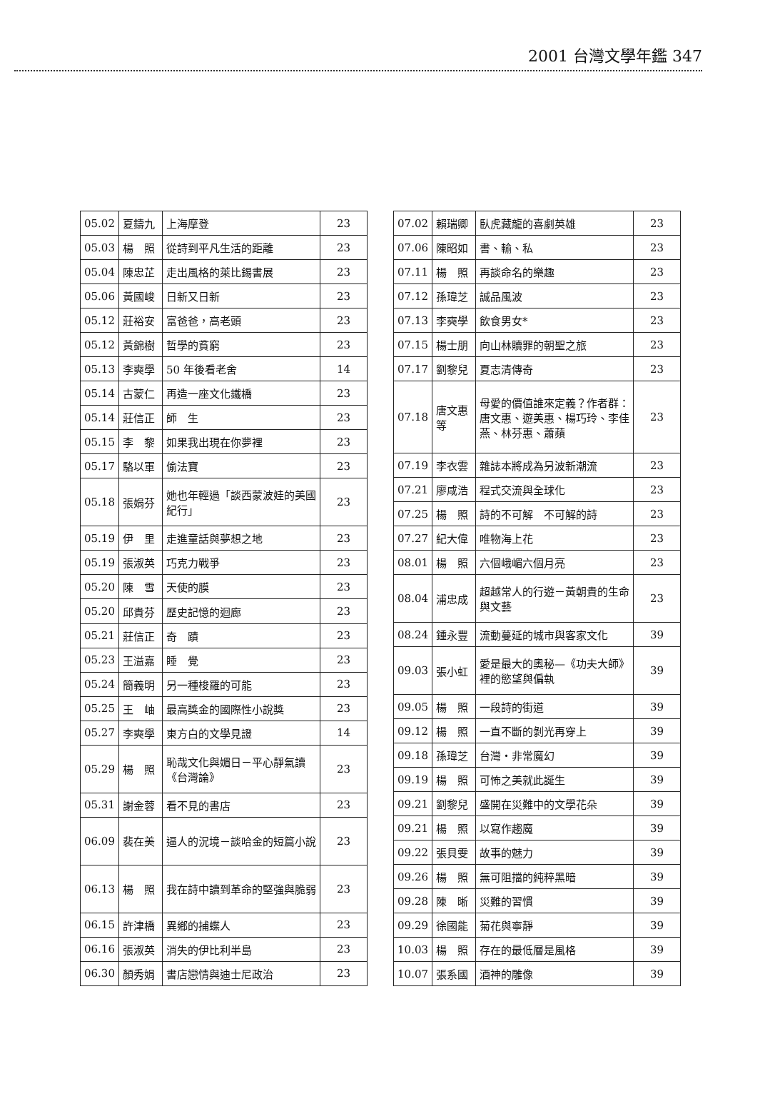2001 台灣文學年鑑 347
| 05.02 | 夏鑄九 | 上海摩登 | 23 |
| 05.03 | 楊 照 | 從詩到平凡生活的距離 | 23 |
| 05.04 | 陳忠芷 | 走出風格的萊比錫書展 | 23 |
| 05.06 | 黃國峻 | 日新又日新 | 23 |
| 05.12 | 莊裕安 | 富爸爸，高老頭 | 23 |
| 05.12 | 黃錦樹 | 哲學的貧窮 | 23 |
| 05.13 | 李奭學 | 50 年後看老舍 | 14 |
| 05.14 | 古蒙仁 | 再造一座文化鐵橋 | 23 |
| 05.14 | 莊信正 | 師 生 | 23 |
| 05.15 | 李 黎 | 如果我出現在你夢裡 | 23 |
| 05.17 | 駱以軍 | 偷法寶 | 23 |
| 05.18 | 張娟芬 | 她也年輕過「談西蒙波娃的美國紀行」 | 23 |
| 05.19 | 伊 里 | 走進童話與夢想之地 | 23 |
| 05.19 | 張淑英 | 巧克力戰爭 | 23 |
| 05.20 | 陳 雪 | 天使的膜 | 23 |
| 05.20 | 邱貴芬 | 歷史記憶的迴廊 | 23 |
| 05.21 | 莊信正 | 奇 蹟 | 23 |
| 05.23 | 王溢嘉 | 睡 覺 | 23 |
| 05.24 | 簡義明 | 另一種梭羅的可能 | 23 |
| 05.25 | 王 岫 | 最高獎金的國際性小說獎 | 23 |
| 05.27 | 李奭學 | 東方白的文學見證 | 14 |
| 05.29 | 楊 照 | 恥哉文化與媚日－平心靜氣讀《台灣論》 | 23 |
| 05.31 | 謝金蓉 | 看不見的書店 | 23 |
| 06.09 | 裴在美 | 逼人的況境－談哈金的短篇小說 | 23 |
| 06.13 | 楊 照 | 我在詩中讀到革命的堅強與脆弱 | 23 |
| 06.15 | 許津橋 | 異鄉的捕蝶人 | 23 |
| 06.16 | 張淑英 | 消失的伊比利半島 | 23 |
| 06.30 | 顏秀娟 | 書店戀情與迪士尼政治 | 23 |
| 07.02 | 賴瑞卿 | 臥虎藏龍的喜劇英雄 | 23 |
| 07.06 | 陳昭如 | 書、輸、私 | 23 |
| 07.11 | 楊 照 | 再談命名的樂趣 | 23 |
| 07.12 | 孫瑋芝 | 誠品風波 | 23 |
| 07.13 | 李奭學 | 飲食男女* | 23 |
| 07.15 | 楊士朋 | 向山林贖罪的朝聖之旅 | 23 |
| 07.17 | 劉黎兒 | 夏志清傳奇 | 23 |
| 07.18 | 唐文惠等 | 母愛的價值誰來定義？作者群：唐文惠、遊美惠、楊巧玲、李佳燕、林芬惠、蕭蘋 | 23 |
| 07.19 | 李衣雲 | 雜誌本將成為另波新潮流 | 23 |
| 07.21 | 廖咸浩 | 程式交流與全球化 | 23 |
| 07.25 | 楊 照 | 詩的不可解 不可解的詩 | 23 |
| 07.27 | 紀大偉 | 唯物海上花 | 23 |
| 08.01 | 楊 照 | 六個峨嵋六個月亮 | 23 |
| 08.04 | 浦忠成 | 超越常人的行遊－黃朝貴的生命與文藝 | 23 |
| 08.24 | 鍾永豐 | 流動蔓延的城市與客家文化 | 39 |
| 09.03 | 張小虹 | 愛是最大的奧秘—《功夫大師》裡的慾望與偏執 | 39 |
| 09.05 | 楊 照 | 一段詩的街道 | 39 |
| 09.12 | 楊 照 | 一直不斷的剝光再穿上 | 39 |
| 09.18 | 孫瑋芝 | 台灣‧非常魔幻 | 39 |
| 09.19 | 楊 照 | 可怖之美就此誕生 | 39 |
| 09.21 | 劉黎兒 | 盛開在災難中的文學花朵 | 39 |
| 09.21 | 楊 照 | 以寫作趨魔 | 39 |
| 09.22 | 張貝雯 | 故事的魅力 | 39 |
| 09.26 | 楊 照 | 無可阻擋的純粹黑暗 | 39 |
| 09.28 | 陳 晰 | 災難的習慣 | 39 |
| 09.29 | 徐國能 | 菊花與寧靜 | 39 |
| 10.03 | 楊 照 | 存在的最低層是風格 | 39 |
| 10.07 | 張系國 | 酒神的雕像 | 39 |